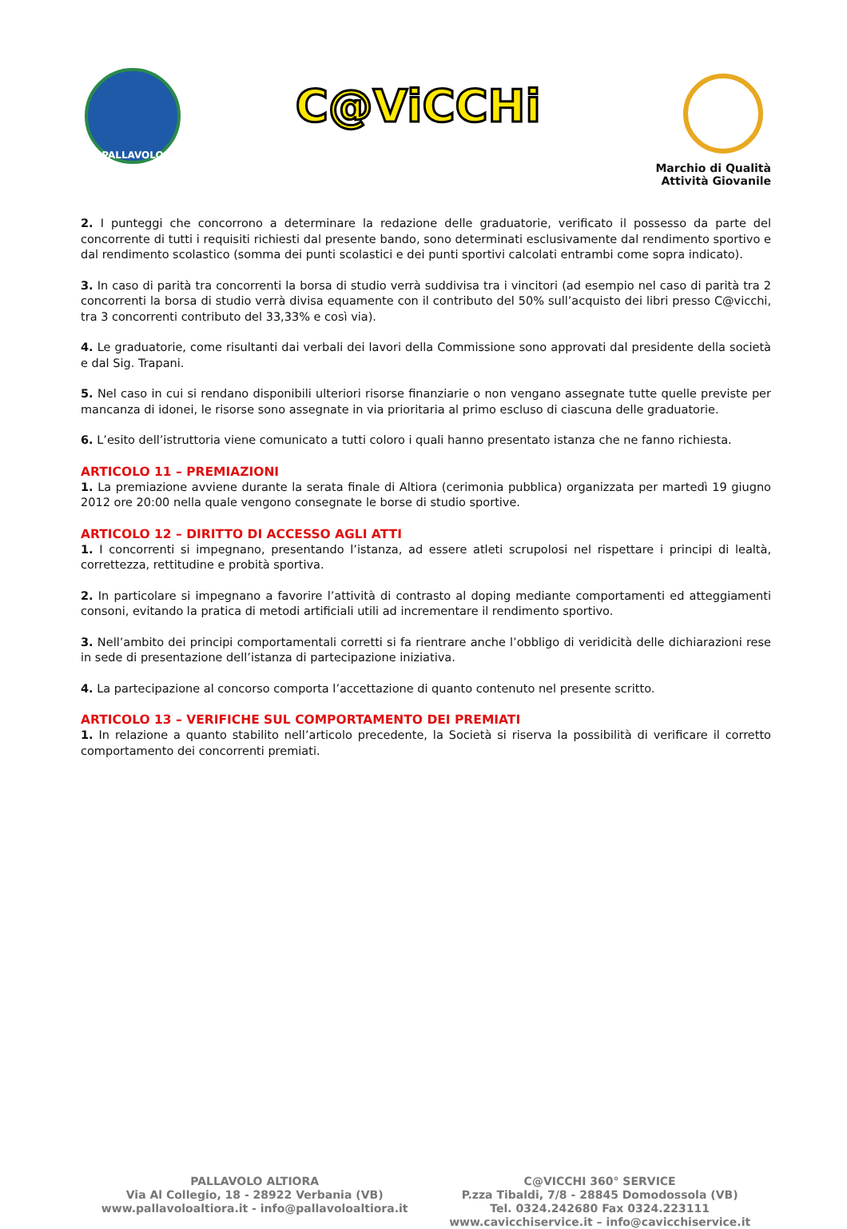PALLAVOLO
C@ViCCHi
Marchio di Qualità
Attività Giovanile
2. I punteggi che concorrono a determinare la redazione delle graduatorie, verificato il possesso da parte del concorrente di tutti i requisiti richiesti dal presente bando, sono determinati esclusivamente dal rendimento sportivo e dal rendimento scolastico (somma dei punti scolastici e dei punti sportivi calcolati entrambi come sopra indicato).
3. In caso di parità tra concorrenti la borsa di studio verrà suddivisa tra i vincitori (ad esempio nel caso di parità tra 2 concorrenti la borsa di studio verrà divisa equamente con il contributo del 50% sull’acquisto dei libri presso C@vicchi, tra 3 concorrenti contributo del 33,33% e così via).
4. Le graduatorie, come risultanti dai verbali dei lavori della Commissione sono approvati dal presidente della società e dal Sig. Trapani.
5. Nel caso in cui si rendano disponibili ulteriori risorse finanziarie o non vengano assegnate tutte quelle previste per mancanza di idonei, le risorse sono assegnate in via prioritaria al primo escluso di ciascuna delle graduatorie.
6. L’esito dell’istruttoria viene comunicato a tutti coloro i quali hanno presentato istanza che ne fanno richiesta.
ARTICOLO 11 – PREMIAZIONI
1. La premiazione avviene durante la serata finale di Altiora (cerimonia pubblica) organizzata per martedì 19 giugno 2012 ore 20:00 nella quale vengono consegnate le borse di studio sportive.
ARTICOLO 12 – DIRITTO DI ACCESSO AGLI ATTI
1. I concorrenti si impegnano, presentando l’istanza, ad essere atleti scrupolosi nel rispettare i principi di lealtà, correttezza, rettitudine e probità sportiva.
2. In particolare si impegnano a favorire l’attività di contrasto al doping mediante comportamenti ed atteggiamenti consoni, evitando la pratica di metodi artificiali utili ad incrementare il rendimento sportivo.
3. Nell’ambito dei principi comportamentali corretti si fa rientrare anche l’obbligo di veridicità delle dichiarazioni rese in sede di presentazione dell’istanza di partecipazione iniziativa.
4. La partecipazione al concorso comporta l’accettazione di quanto contenuto nel presente scritto.
ARTICOLO 13 – VERIFICHE SUL COMPORTAMENTO DEI PREMIATI
1. In relazione a quanto stabilito nell’articolo precedente, la Società si riserva la possibilità di verificare il corretto comportamento dei concorrenti premiati.
PALLAVOLO ALTIORA
Via Al Collegio, 18 - 28922 Verbania (VB)
www.pallavoloaltiora.it - info@pallavoloaltiora.it
C@VICCHI 360° SERVICE
P.zza Tibaldi, 7/8 - 28845 Domodossola (VB)
Tel. 0324.242680 Fax 0324.223111
www.cavicchiservice.it – info@cavicchiservice.it